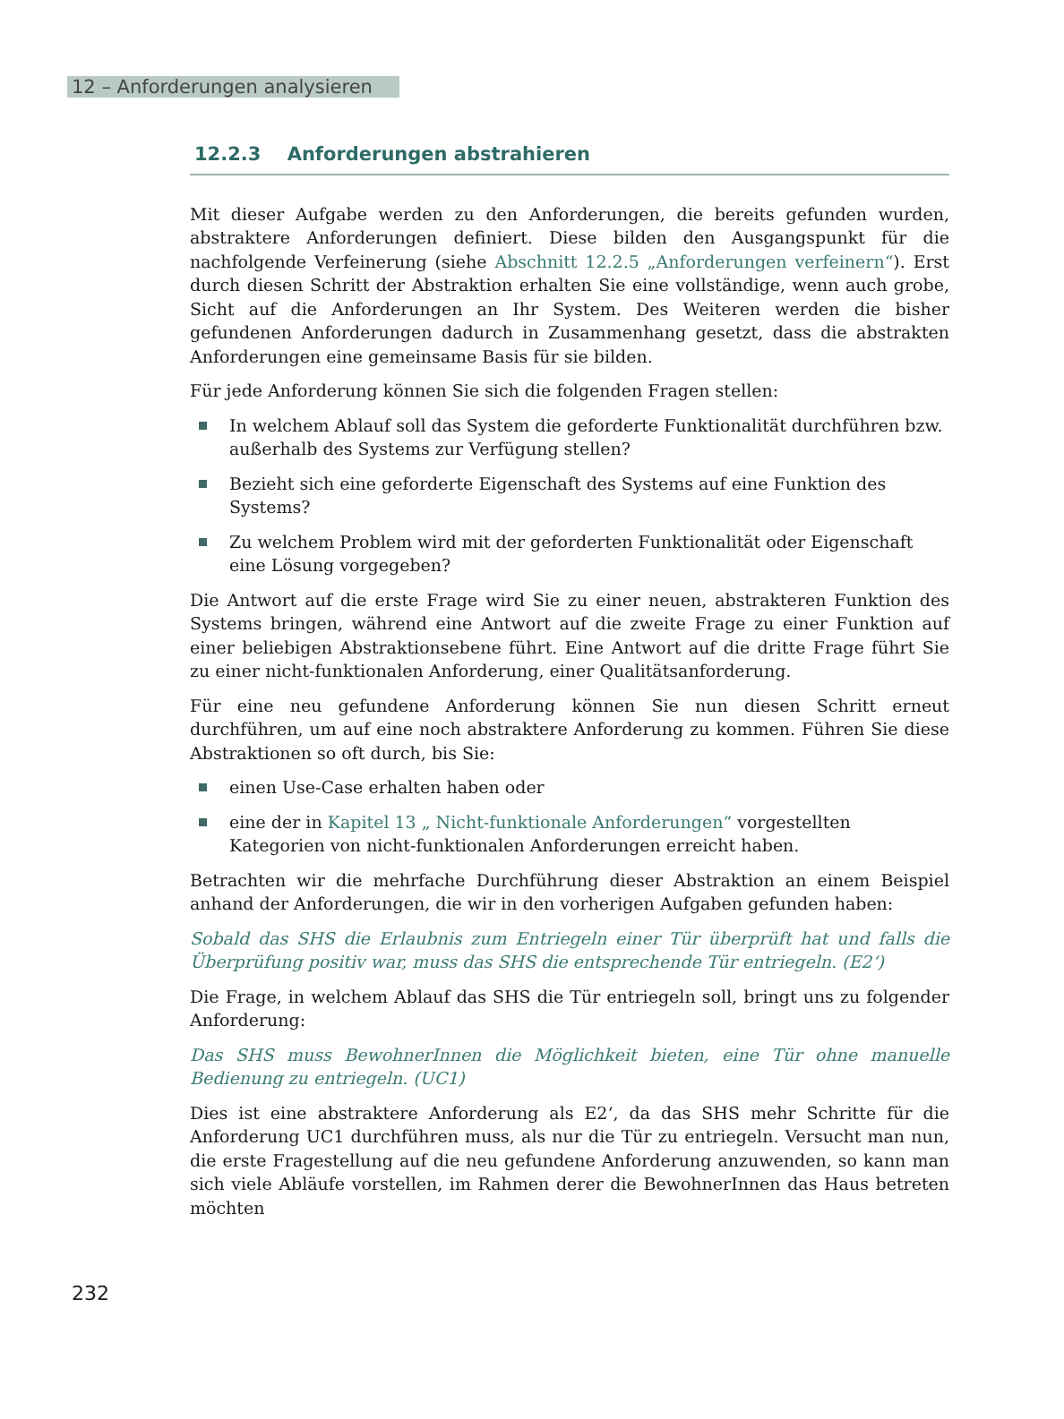12 – Anforderungen analysieren
12.2.3 Anforderungen abstrahieren
Mit dieser Aufgabe werden zu den Anforderungen, die bereits gefunden wurden, abstraktere Anforderungen definiert. Diese bilden den Ausgangspunkt für die nachfolgende Verfeinerung (siehe Abschnitt 12.2.5 „Anforderungen verfeinern“). Erst durch diesen Schritt der Abstraktion erhalten Sie eine vollständige, wenn auch grobe, Sicht auf die Anforderungen an Ihr System. Des Weiteren werden die bisher gefundenen Anforderungen dadurch in Zusammenhang gesetzt, dass die abstrakten Anforderungen eine gemeinsame Basis für sie bilden.
Für jede Anforderung können Sie sich die folgenden Fragen stellen:
In welchem Ablauf soll das System die geforderte Funktionalität durchführen bzw. außerhalb des Systems zur Verfügung stellen?
Bezieht sich eine geforderte Eigenschaft des Systems auf eine Funktion des Systems?
Zu welchem Problem wird mit der geforderten Funktionalität oder Eigenschaft eine Lösung vorgegeben?
Die Antwort auf die erste Frage wird Sie zu einer neuen, abstrakteren Funktion des Systems bringen, während eine Antwort auf die zweite Frage zu einer Funktion auf einer beliebigen Abstraktionsebene führt. Eine Antwort auf die dritte Frage führt Sie zu einer nicht-funktionalen Anforderung, einer Qualitätsanforderung.
Für eine neu gefundene Anforderung können Sie nun diesen Schritt erneut durchführen, um auf eine noch abstraktere Anforderung zu kommen. Führen Sie diese Abstraktionen so oft durch, bis Sie:
einen Use-Case erhalten haben oder
eine der in Kapitel 13 „ Nicht-funktionale Anforderungen“ vorgestellten Kategorien von nicht-funktionalen Anforderungen erreicht haben.
Betrachten wir die mehrfache Durchführung dieser Abstraktion an einem Beispiel anhand der Anforderungen, die wir in den vorherigen Aufgaben gefunden haben:
Sobald das SHS die Erlaubnis zum Entriegeln einer Tür überprüft hat und falls die Überprüfung positiv war, muss das SHS die entsprechende Tür entriegeln. (E2‘)
Die Frage, in welchem Ablauf das SHS die Tür entriegeln soll, bringt uns zu folgender Anforderung:
Das SHS muss BewohnerInnen die Möglichkeit bieten, eine Tür ohne manuelle Bedienung zu entriegeln. (UC1)
Dies ist eine abstraktere Anforderung als E2‘, da das SHS mehr Schritte für die Anforderung UC1 durchführen muss, als nur die Tür zu entriegeln. Versucht man nun, die erste Fragestellung auf die neu gefundene Anforderung anzuwenden, so kann man sich viele Abläufe vorstellen, im Rahmen derer die BewohnerInnen das Haus betreten möchten
232